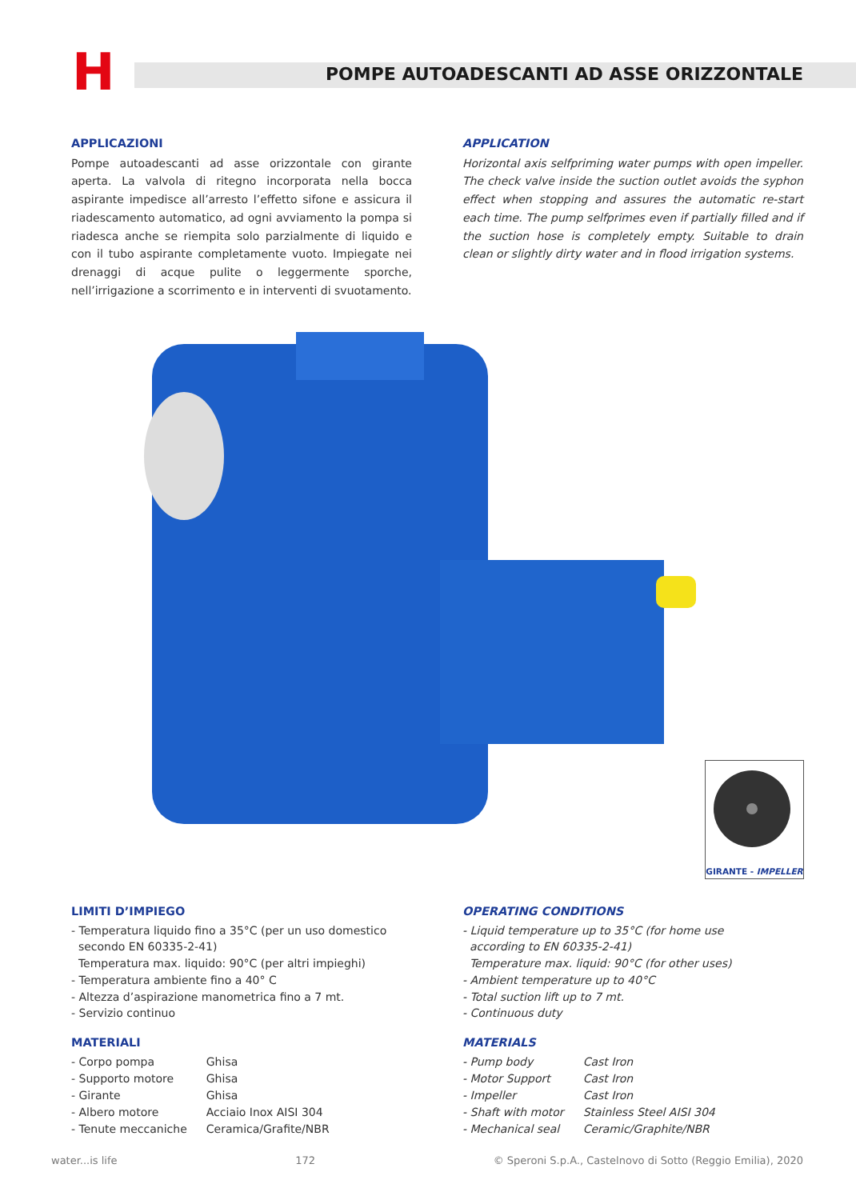H
POMPE AUTOADESCANTI AD ASSE ORIZZONTALE
APPLICAZIONI
Pompe autoadescanti ad asse orizzontale con girante aperta. La valvola di ritegno incorporata nella bocca aspirante impedisce all’arresto l’effetto sifone e assicura il riadescamento automatico, ad ogni avviamento la pompa si riadesca anche se riempita solo parzialmente di liquido e con il tubo aspirante completamente vuoto. Impiegate nei drenaggi di acque pulite o leggermente sporche, nell’irrigazione a scorrimento e in interventi di svuotamento.
APPLICATION
Horizontal axis selfpriming water pumps with open impeller. The check valve inside the suction outlet avoids the syphon effect when stopping and assures the automatic re-start each time. The pump selfprimes even if partially filled and if the suction hose is completely empty. Suitable to drain clean or slightly dirty water and in flood irrigation systems.
GIRANTE - IMPELLER
LIMITI D’IMPIEGO
- Temperatura liquido fino a 35°C (per un uso domestico
secondo EN 60335-2-41)
Temperatura max. liquido: 90°C (per altri impieghi)
- Temperatura ambiente fino a 40° C
- Altezza d’aspirazione manometrica fino a 7 mt.
- Servizio continuo
OPERATING CONDITIONS
- Liquid temperature up to 35°C (for home use
according to EN 60335-2-41)
Temperature max. liquid: 90°C (for other uses)
- Ambient temperature up to 40°C
- Total suction lift up to 7 mt.
- Continuous duty
MATERIALI
| - Corpo pompa | Ghisa |
| - Supporto motore | Ghisa |
| - Girante | Ghisa |
| - Albero motore | Acciaio Inox AISI 304 |
| - Tenute meccaniche | Ceramica/Grafite/NBR |
MATERIALS
| - Pump body | Cast Iron |
| - Motor Support | Cast Iron |
| - Impeller | Cast Iron |
| - Shaft with motor | Stainless Steel AISI 304 |
| - Mechanical seal | Ceramic/Graphite/NBR |
water...is life 172 © Speroni S.p.A., Castelnovo di Sotto (Reggio Emilia), 2020